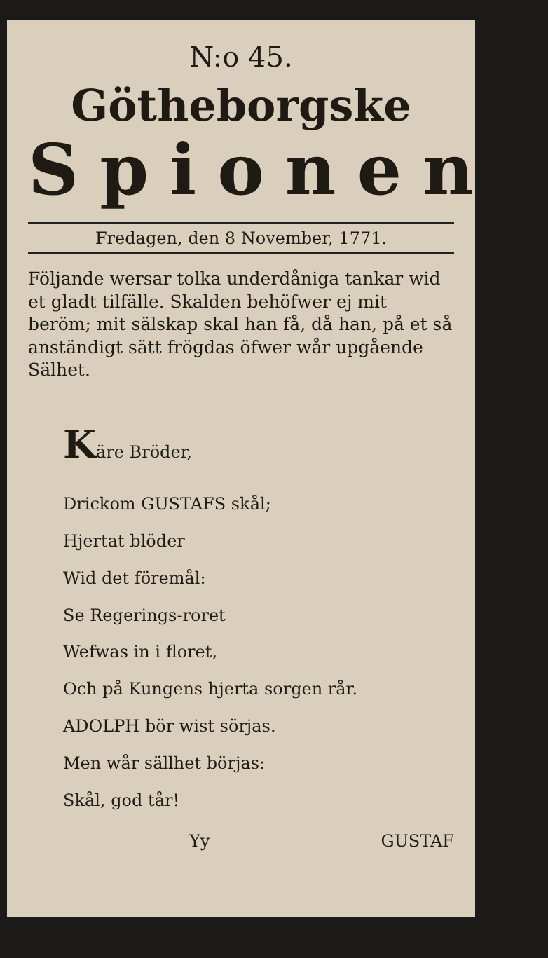N:o 45.
Götheborgske
Spionen.
Fredagen, den 8 November, 1771.
Följande wersar tolka underdåniga tankar wid et gladt tilfälle. Skalden behöfwer ej mit beröm; mit sälskap skal han få, då han, på et så anständigt sätt frögdas öfwer wår upgående Sälhet.
Käre Bröder,
Drickom GUSTAFS skål;
Hjertat blöder
Wid det föremål:
Se Regerings-roret
Wefwas in i floret,
Och på Kungens hjerta sorgen rår.
ADOLPH bör wist sörjas.
Men wår sällhet börjas:
Skål, god tår!
Yy GUSTAF